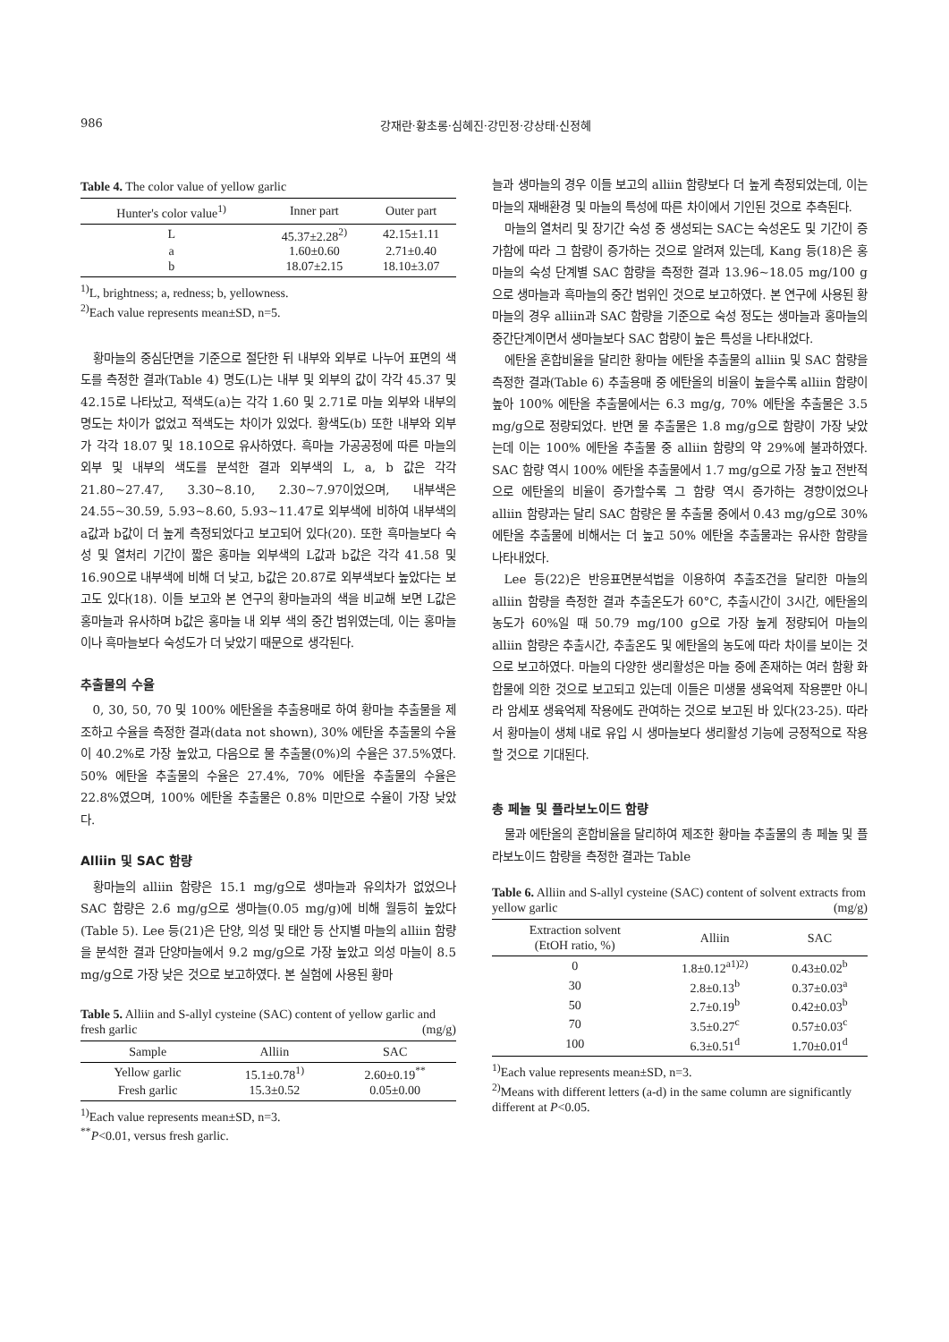986 강재란·황초롱·심혜진·강민정·강상태·신정혜
Table 4. The color value of yellow garlic
| Hunter's color value<sup>1)</sup> | Inner part | Outer part |
| --- | --- | --- |
| L | 45.37±2.28<sup>2)</sup> | 42.15±1.11 |
| a | 1.60±0.60 | 2.71±0.40 |
| b | 18.07±2.15 | 18.10±3.07 |
<sup>1)</sup> L, brightness; a, redness; b, yellowness.
<sup>2)</sup> Each value represents mean±SD, n=5.
황마늘의 중심단면을 기준으로 절단한 뒤 내부와 외부로 나누어 표면의 색도를 측정한 결과(Table 4) 명도(L)는 내부 및 외부의 값이 각각 45.37 및 42.15로 나타났고, 적색도(a)는 각각 1.60 및 2.71로 마늘 외부와 내부의 명도는 차이가 없었고 적색도는 차이가 있었다. 황색도(b) 또한 내부와 외부가 각각 18.07 및 18.10으로 유사하였다. 흑마늘 가공공정에 따른 마늘의 외부 및 내부의 색도를 분석한 결과 외부색의 L, a, b 값은 각각 21.80~27.47, 3.30~8.10, 2.30~7.97이었으며, 내부색은 24.55~30.59, 5.93~8.60, 5.93~11.47로 외부색에 비하여 내부색의 a값과 b값이 더 높게 측정되었다고 보고되어 있다(20). 또한 흑마늘보다 숙성 및 열처리 기간이 짧은 홍마늘 외부색의 L값과 b값은 각각 41.58 및 16.90으로 내부색에 비해 더 낮고, b값은 20.87로 외부색보다 높았다는 보고도 있다(18). 이들 보고와 본 연구의 황마늘과의 색을 비교해 보면 L값은 홍마늘과 유사하며 b값은 홍마늘 내 외부 색의 중간 범위였는데, 이는 홍마늘이나 흑마늘보다 숙성도가 더 낮았기 때문으로 생각된다.
추출물의 수율
0, 30, 50, 70 및 100% 에탄올을 추출용매로 하여 황마늘 추출물을 제조하고 수율을 측정한 결과(data not shown), 30% 에탄올 추출물의 수율이 40.2%로 가장 높았고, 다음으로 물 추출물(0%)의 수율은 37.5%였다. 50% 에탄올 추출물의 수율은 27.4%, 70% 에탄올 추출물의 수율은 22.8%였으며, 100% 에탄올 추출물은 0.8% 미만으로 수율이 가장 낮았다.
Alliin 및 SAC 함량
황마늘의 alliin 함량은 15.1 mg/g으로 생마늘과 유의차가 없었으나 SAC 함량은 2.6 mg/g으로 생마늘(0.05 mg/g)에 비해 월등히 높았다(Table 5). Lee 등(21)은 단양, 의성 및 태안 등 산지별 마늘의 alliin 함량을 분석한 결과 단양마늘에서 9.2 mg/g으로 가장 높았고 의성 마늘이 8.5 mg/g으로 가장 낮은 것으로 보고하였다. 본 실험에 사용된 황마
Table 5. Alliin and S-allyl cysteine (SAC) content of yellow garlic and fresh garlic (mg/g)
| Sample | Alliin | SAC |
| --- | --- | --- |
| Yellow garlic | 15.1±0.78<sup>1)</sup> | 2.60±0.19<sup>**</sup> |
| Fresh garlic | 15.3±0.52 | 0.05±0.00 |
<sup>1)</sup> Each value represents mean±SD, n=3.
<sup>**</sup> P<0.01, versus fresh garlic.
늘과 생마늘의 경우 이들 보고의 alliin 함량보다 더 높게 측정되었는데, 이는 마늘의 재배환경 및 마늘의 특성에 따른 차이에서 기인된 것으로 추측된다.
마늘의 열처리 및 장기간 숙성 중 생성되는 SAC는 숙성온도 및 기간이 증가함에 따라 그 함량이 증가하는 것으로 알려져 있는데, Kang 등(18)은 홍마늘의 숙성 단계별 SAC 함량을 측정한 결과 13.96~18.05 mg/100 g으로 생마늘과 흑마늘의 중간 범위인 것으로 보고하였다. 본 연구에 사용된 황마늘의 경우 alliin과 SAC 함량을 기준으로 숙성 정도는 생마늘과 홍마늘의 중간단계이면서 생마늘보다 SAC 함량이 높은 특성을 나타내었다.
에탄올 혼합비율을 달리한 황마늘 에탄올 추출물의 alliin 및 SAC 함량을 측정한 결과(Table 6) 추출용매 중 에탄올의 비율이 높을수록 alliin 함량이 높아 100% 에탄올 추출물에서는 6.3 mg/g, 70% 에탄올 추출물은 3.5 mg/g으로 정량되었다. 반면 물 추출물은 1.8 mg/g으로 함량이 가장 낮았는데 이는 100% 에탄올 추출물 중 alliin 함량의 약 29%에 불과하였다. SAC 함량 역시 100% 에탄올 추출물에서 1.7 mg/g으로 가장 높고 전반적으로 에탄올의 비율이 증가할수록 그 함량 역시 증가하는 경향이었으나 alliin 함량과는 달리 SAC 함량은 물 추출물 중에서 0.43 mg/g으로 30% 에탄올 추출물에 비해서는 더 높고 50% 에탄올 추출물과는 유사한 함량을 나타내었다.
Lee 등(22)은 반응표면분석법을 이용하여 추출조건을 달리한 마늘의 alliin 함량을 측정한 결과 추출온도가 60°C, 추출시간이 3시간, 에탄올의 농도가 60%일 때 50.79 mg/100 g으로 가장 높게 정량되어 마늘의 alliin 함량은 추출시간, 추출온도 및 에탄올의 농도에 따라 차이를 보이는 것으로 보고하였다. 마늘의 다양한 생리활성은 마늘 중에 존재하는 여러 함황 화합물에 의한 것으로 보고되고 있는데 이들은 미생물 생육억제 작용뿐만 아니라 암세포 생육억제 작용에도 관여하는 것으로 보고된 바 있다(23-25). 따라서 황마늘이 생체 내로 유입 시 생마늘보다 생리활성 기능에 긍정적으로 작용할 것으로 기대된다.
총 페놀 및 플라보노이드 함량
물과 에탄올의 혼합비율을 달리하여 제조한 황마늘 추출물의 총 페놀 및 플라보노이드 함량을 측정한 결과는 Table
Table 6. Alliin and S-allyl cysteine (SAC) content of solvent extracts from yellow garlic (mg/g)
| Extraction solvent (EtOH ratio, %) | Alliin | SAC |
| --- | --- | --- |
| 0 | 1.8±0.12<sup>a1)2)</sup> | 0.43±0.02<sup>b</sup> |
| 30 | 2.8±0.13<sup>b</sup> | 0.37±0.03<sup>a</sup> |
| 50 | 2.7±0.19<sup>b</sup> | 0.42±0.03<sup>b</sup> |
| 70 | 3.5±0.27<sup>c</sup> | 0.57±0.03<sup>c</sup> |
| 100 | 6.3±0.51<sup>d</sup> | 1.70±0.01<sup>d</sup> |
<sup>1)</sup> Each value represents mean±SD, n=3.
<sup>2)</sup> Means with different letters (a-d) in the same column are significantly different at P<0.05.